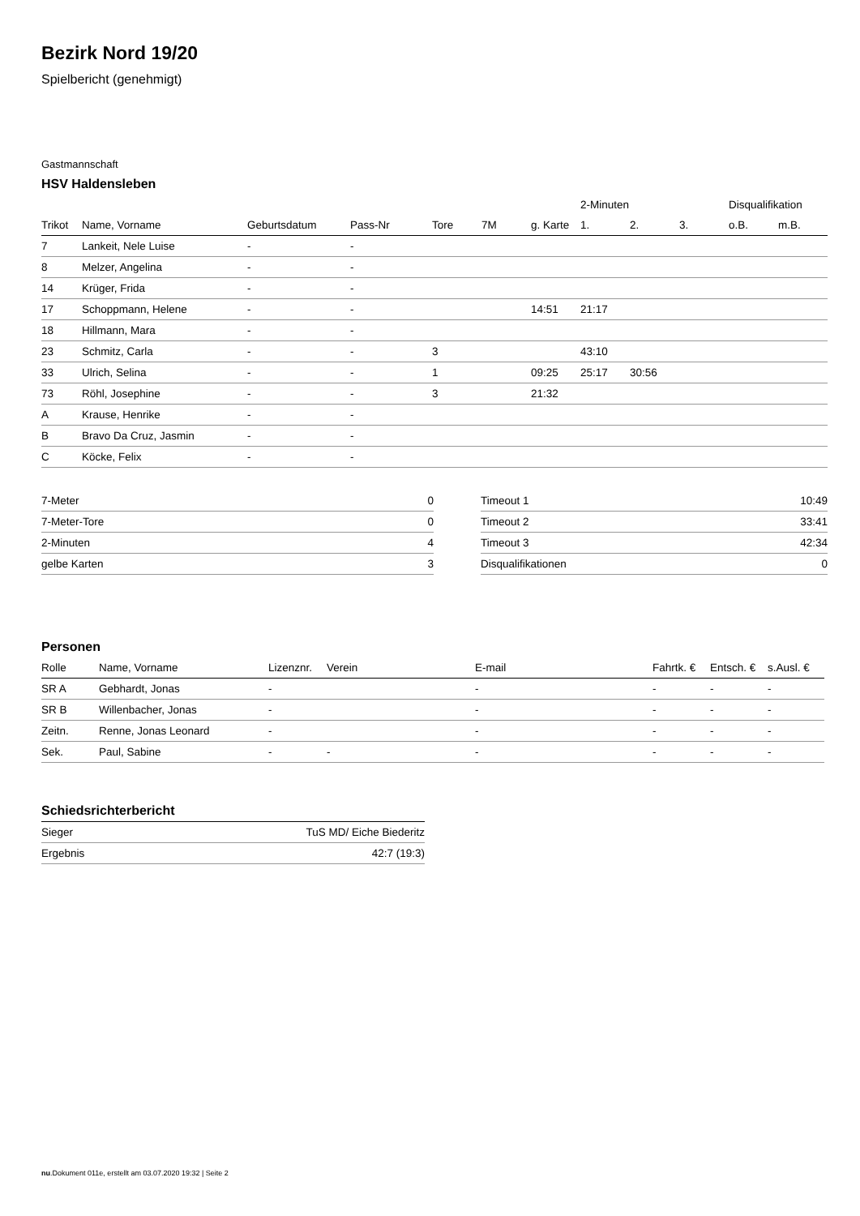Bezirk Nord 19/20
Spielbericht (genehmigt)
Gastmannschaft
HSV Haldensleben
| | | | | | | | 2-Minuten | | | Disqualifikation | |
| --- | --- | --- | --- | --- | --- | --- | --- | --- | --- | --- | --- |
| Trikot | Name, Vorname | Geburtsdatum | Pass-Nr | Tore | 7M | g. Karte | 1. | 2. | 3. | o.B. | m.B. |
| 7 | Lankeit, Nele Luise | - | - | | | | | | | | |
| 8 | Melzer, Angelina | - | - | | | | | | | | |
| 14 | Krüger, Frida | - | - | | | | | | | | |
| 17 | Schoppmann, Helene | - | - | | | 14:51 | 21:17 | | | | |
| 18 | Hillmann, Mara | - | - | | | | | | | | |
| 23 | Schmitz, Carla | - | - | 3 | | | 43:10 | | | | |
| 33 | Ulrich, Selina | - | - | 1 | | 09:25 | 25:17 | 30:56 | | | |
| 73 | Röhl, Josephine | - | - | 3 | | 21:32 | | | | | |
| A | Krause, Henrike | - | - | | | | | | | | |
| B | Bravo Da Cruz, Jasmin | - | - | | | | | | | | |
| C | Köcke, Felix | - | - | | | | | | | | |
| 7-Meter | 0 |
| 7-Meter-Tore | 0 |
| 2-Minuten | 4 |
| gelbe Karten | 3 |
| Timeout 1 | 10:49 |
| Timeout 2 | 33:41 |
| Timeout 3 | 42:34 |
| Disqualifikationen | 0 |
Personen
| Rolle | Name, Vorname | Lizenznr. | Verein | E-mail | Fahrtk. € | Entsch. € | s.Ausl. € |
| --- | --- | --- | --- | --- | --- | --- | --- |
| SR A | Gebhardt, Jonas | - | | - | - | - | - |
| SR B | Willenbacher, Jonas | - | | - | - | - | - |
| Zeitn. | Renne, Jonas Leonard | - | | - | - | - | - |
| Sek. | Paul, Sabine | - | - | - | - | - | - |
Schiedsrichterbericht
| Sieger | TuS MD/ Eiche Biederitz |
| Ergebnis | 42:7 (19:3) |
nu.Dokument 011e, erstellt am 03.07.2020 19:32 | Seite 2